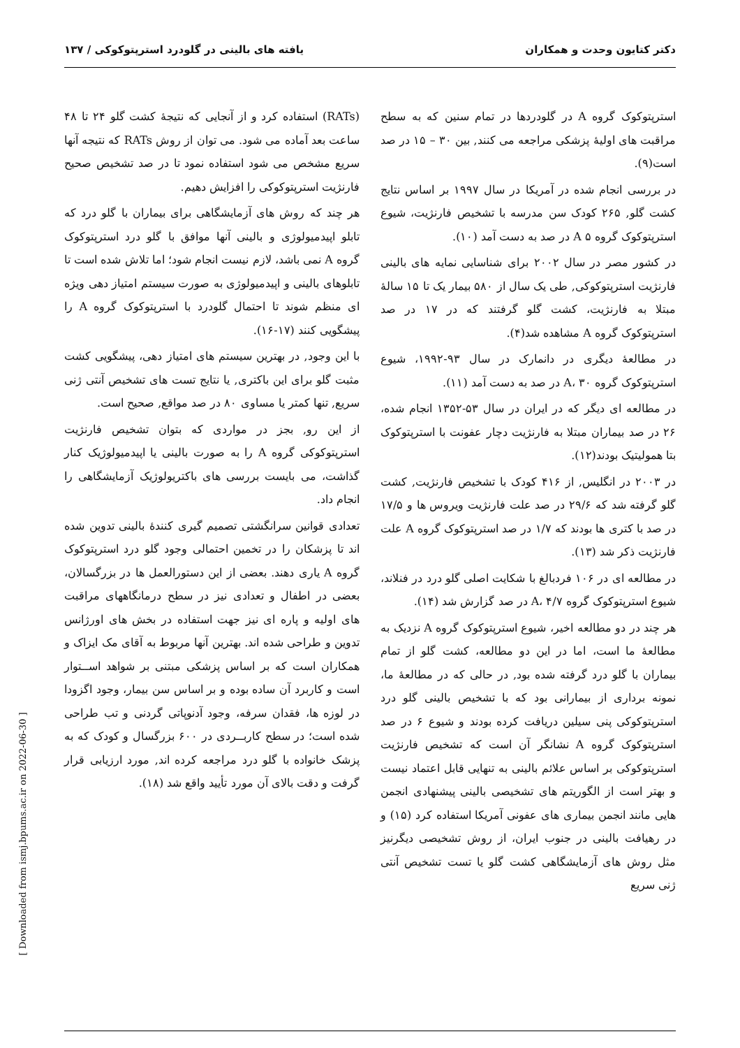دکتر کتایون وحدت و همکاران یافته های بالینی در گلودرد استرپتوکوکی / ۱۳۷
استرپتوکوک گروه A در گلودردها در تمام سنین که به سطح مراقبت های اولیهٔ پزشکی مراجعه می کنند, بین ۳۰ – ۱۵ در صد است(۹).
در بررسی انجام شده در آمریکا در سال ۱۹۹۷ بر اساس نتایج کشت گلو, ۲۶۵ کودک سن مدرسه با تشخیص فارنژیت، شیوع استرپتوکوک گروه A ۵ در صد به دست آمد (۱۰).
در کشور مصر در سال ۲۰۰۲ برای شناسایی نمایه های بالینی فارنژیت استرپتوکوکی, طی یک سال از ۵۸۰ بیمار یک تا ۱۵ سالهٔ مبتلا به فارنژیت، کشت گلو گرفتند که در ۱۷ در صد استرپتوکوک گروه A مشاهده شد(۴).
در مطالعهٔ دیگری در دانمارک در سال ۹۳-۱۹۹۲، شیوع استرپتوکوک گروه A، ۳۰ در صد به دست آمد (۱۱).
در مطالعه ای دیگر که در ایران در سال ۵۳-۱۳۵۲ انجام شده، ۲۶ در صد بیماران مبتلا به فارنژیت دچار عفونت با استرپتوکوک بتا همولیتیک بودند(۱۲).
در ۲۰۰۳ در انگلیس, از ۴۱۶ کودک با تشخیص فارنژیت, کشت گلو گرفته شد که ۲۹/۶ در صد علت فارنژیت ویروس ها و ۱۷/۵ در صد با کتری ها بودند که ۱/۷ در صد استرپتوکوک گروه A علت فارنژیت ذکر شد (۱۳).
در مطالعه ای در ۱۰۶ فردبالغ با شکایت اصلی گلو درد در فنلاند، شیوع استرپتوکوک گروه A، ۴/۷ در صد گزارش شد (۱۴).
هر چند در دو مطالعه اخیر، شیوع استرپتوکوک گروه A نزدیک به مطالعهٔ ما است، اما در این دو مطالعه، کشت گلو از تمام بیماران با گلو درد گرفته شده بود, در حالی که در مطالعهٔ ما، نمونه برداری از بیمارانی بود که با تشخیص بالینی گلو درد استرپتوکوکی پنی سیلین دریافت کرده بودند و شیوع ۶ در صد استرپتوکوک گروه A نشانگر آن است که تشخیص فارنژیت استرپتوکوکی بر اساس علائم بالینی به تنهایی قابل اعتماد نیست و بهتر است از الگوریتم های تشخیصی بالینی پیشنهادی انجمن هایی مانند انجمن بیماری های عفونی آمریکا استفاده کرد (۱۵) و در رهیافت بالینی در جنوب ایران، از روش تشخیصی دیگرنیز مثل روش های آزمایشگاهی کشت گلو یا تست تشخیص آنتی ژنی سریع
(RATs) استفاده کرد و از آنجایی که نتیجهٔ کشت گلو ۲۴ تا ۴۸ ساعت بعد آماده می شود. می توان از روش RATs که نتیجه آنها سریع مشخص می شود استفاده نمود تا در صد تشخیص صحیح فارنژیت استرپتوکوکی را افزایش دهیم.
هر چند که روش های آزمایشگاهی برای بیماران با گلو درد که تابلو اپیدمیولوژی و بالینی آنها موافق با گلو درد استرپتوکوک گروه A نمی باشد، لازم نیست انجام شود؛ اما تلاش شده است تا تابلوهای بالینی و اپیدمیولوژی به صورت سیستم امتیاز دهی ویژه ای منظم شوند تا احتمال گلودرد با استرپتوکوک گروه A را پیشگویی کنند (۱۷-۱۶).
با این وجود, در بهترین سیستم های امتیاز دهی، پیشگویی کشت مثبت گلو برای این باکتری, یا نتایج تست های تشخیص آنتی ژنی سریع, تنها کمتر یا مساوی ۸۰ در صد مواقع, صحیح است.
از این رو, بجز در مواردی که بتوان تشخیص فارنژیت استرپتوکوکی گروه A را به صورت بالینی یا اپیدمیولوژیک کنار گذاشت، می بایست بررسی های باکتریولوژیک آزمایشگاهی را انجام داد.
تعدادی قوانین سرانگشتی تصمیم گیری کنندهٔ بالینی تدوین شده اند تا پزشکان را در تخمین احتمالی وجود گلو درد استرپتوکوک گروه A یاری دهند. بعضی از این دستورالعمل ها در بزرگسالان، بعضی در اطفال و تعدادی نیز در سطح درمانگاههای مراقبت های اولیه و پاره ای نیز جهت استفاده در بخش های اورژانس تدوین و طراحی شده اند. بهترین آنها مربوط به آقای مک ایزاک و همکاران است که بر اساس پزشکی مبتنی بر شواهد اســتوار است و کاربرد آن ساده بوده و بر اساس سن بیمار، وجود اگزودا در لوزه ها، فقدان سرفه، وجود آدنوپاتی گردنی و تب طراحی شده است؛ در سطح کاربــردی در ۶۰۰ بزرگسال و کودک که به پزشک خانواده با گلو درد مراجعه کرده اند, مورد ارزیابی قرار گرفت و دقت بالای آن مورد تأیید واقع شد (۱۸).
[ Downloaded from ismj.bpums.ac.ir on 2022-06-30 ]